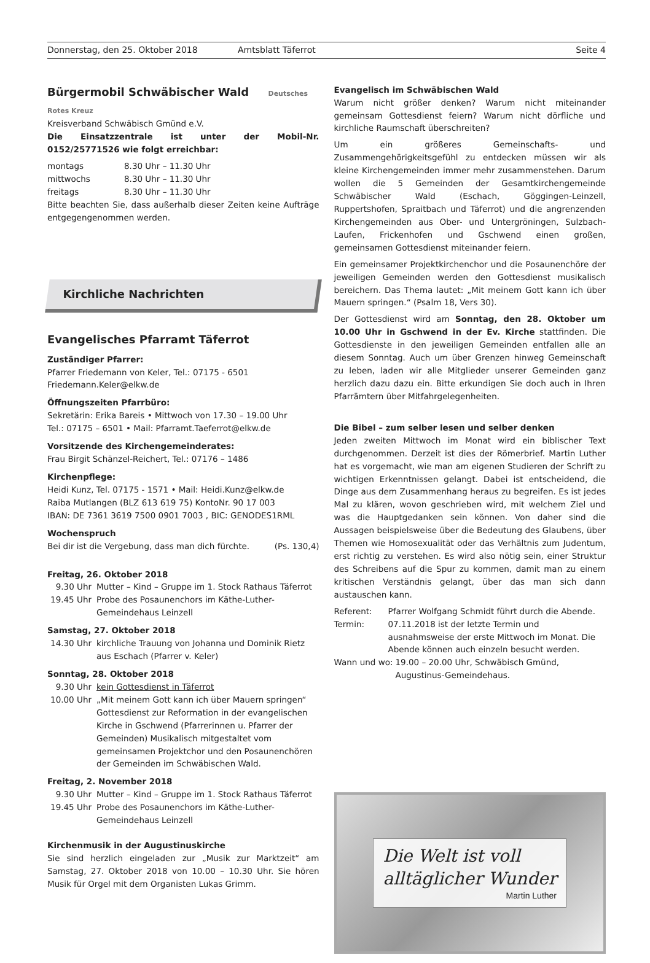Donnerstag, den 25. Oktober 2018
Amtsblatt Täferrot Seite 4
Bürgermobil Schwäbischer Wald Deutsches Rotes Kreuz
Kreisverband Schwäbisch Gmünd e.V.
Die Einsatzzentrale ist unter der Mobil-Nr. 0152/25771526 wie folgt erreichbar:
montags 8.30 Uhr – 11.30 Uhr
mittwochs 8.30 Uhr – 11.30 Uhr
freitags 8.30 Uhr – 11.30 Uhr
Bitte beachten Sie, dass außerhalb dieser Zeiten keine Aufträge entgegengenommen werden.
Kirchliche Nachrichten
Evangelisches Pfarramt Täferrot
Zuständiger Pfarrer:
Pfarrer Friedemann von Keler, Tel.: 07175 - 6501
Friedemann.Keler@elkw.de
Öffnungszeiten Pfarrbüro:
Sekretärin: Erika Bareis • Mittwoch von 17.30 – 19.00 Uhr
Tel.: 07175 – 6501 • Mail: Pfarramt.Taeferrot@elkw.de
Vorsitzende des Kirchengemeinderates:
Frau Birgit Schänzel-Reichert, Tel.: 07176 – 1486
Kirchenpflege:
Heidi Kunz, Tel. 07175 - 1571 • Mail: Heidi.Kunz@elkw.de
Raiba Mutlangen (BLZ 613 619 75) KontoNr. 90 17 003
IBAN: DE 7361 3619 7500 0901 7003 , BIC: GENODES1RML
Wochenspruch
Bei dir ist die Vergebung, dass man dich fürchte. (Ps. 130,4)
Freitag, 26. Oktober 2018
9.30 Uhr Mutter – Kind – Gruppe im 1. Stock Rathaus Täferrot
19.45 Uhr Probe des Posaunenchors im Käthe-Luther-Gemeindehaus Leinzell
Samstag, 27. Oktober 2018
14.30 Uhr kirchliche Trauung von Johanna und Dominik Rietz aus Eschach (Pfarrer v. Keler)
Sonntag, 28. Oktober 2018
9.30 Uhr kein Gottesdienst in Täferrot
10.00 Uhr „Mit meinem Gott kann ich über Mauern springen“ Gottesdienst zur Reformation in der evangelischen Kirche in Gschwend (Pfarrerinnen u. Pfarrer der Gemeinden) Musikalisch mitgestaltet vom gemeinsamen Projektchor und den Posaunenchören der Gemeinden im Schwäbischen Wald.
Freitag, 2. November 2018
9.30 Uhr Mutter – Kind – Gruppe im 1. Stock Rathaus Täferrot
19.45 Uhr Probe des Posaunenchors im Käthe-Luther-Gemeindehaus Leinzell
Kirchenmusik in der Augustinuskirche
Sie sind herzlich eingeladen zur „Musik zur Marktzeit“ am Samstag, 27. Oktober 2018 von 10.00 – 10.30 Uhr. Sie hören Musik für Orgel mit dem Organisten Lukas Grimm.
Evangelisch im Schwäbischen Wald
Warum nicht größer denken? Warum nicht miteinander gemeinsam Gottesdienst feiern? Warum nicht dörfliche und kirchliche Raumschaft überschreiten?
Um ein größeres Gemeinschafts- und Zusammengehörigkeitsgefühl zu entdecken müssen wir als kleine Kirchengemeinden immer mehr zusammenstehen. Darum wollen die 5 Gemeinden der Gesamtkirchengemeinde Schwäbischer Wald (Eschach, Göggingen-Leinzell, Ruppertshofen, Spraitbach und Täferrot) und die angrenzenden Kirchengemeinden aus Ober- und Untergröningen, Sulzbach-Laufen, Frickenhofen und Gschwend einen großen, gemeinsamen Gottesdienst miteinander feiern.
Ein gemeinsamer Projektkirchenchor und die Posaunenchöre der jeweiligen Gemeinden werden den Gottesdienst musikalisch bereichern. Das Thema lautet: „Mit meinem Gott kann ich über Mauern springen.“ (Psalm 18, Vers 30).
Der Gottesdienst wird am Sonntag, den 28. Oktober um 10.00 Uhr in Gschwend in der Ev. Kirche stattfinden. Die Gottesdienste in den jeweiligen Gemeinden entfallen alle an diesem Sonntag. Auch um über Grenzen hinweg Gemeinschaft zu leben, laden wir alle Mitglieder unserer Gemeinden ganz herzlich dazu dazu ein. Bitte erkundigen Sie doch auch in Ihren Pfarrämtern über Mitfahrgelegenheiten.
Die Bibel – zum selber lesen und selber denken
Jeden zweiten Mittwoch im Monat wird ein biblischer Text durchgenommen. Derzeit ist dies der Römerbrief. Martin Luther hat es vorgemacht, wie man am eigenen Studieren der Schrift zu wichtigen Erkenntnissen gelangt. Dabei ist entscheidend, die Dinge aus dem Zusammenhang heraus zu begreifen. Es ist jedes Mal zu klären, wovon geschrieben wird, mit welchem Ziel und was die Hauptgedanken sein können. Von daher sind die Aussagen beispielsweise über die Bedeutung des Glaubens, über Themen wie Homosexualität oder das Verhältnis zum Judentum, erst richtig zu verstehen. Es wird also nötig sein, einer Struktur des Schreibens auf die Spur zu kommen, damit man zu einem kritischen Verständnis gelangt, über das man sich dann austauschen kann.
Referent: Pfarrer Wolfgang Schmidt führt durch die Abende.
Termin: 07.11.2018 ist der letzte Termin und ausnahmsweise der erste Mittwoch im Monat. Die Abende können auch einzeln besucht werden.
Wann und wo: 19.00 – 20.00 Uhr, Schwäbisch Gmünd, Augustinus-Gemeindehaus.
Die Welt ist voll
alltäglicher Wunder
Martin Luther